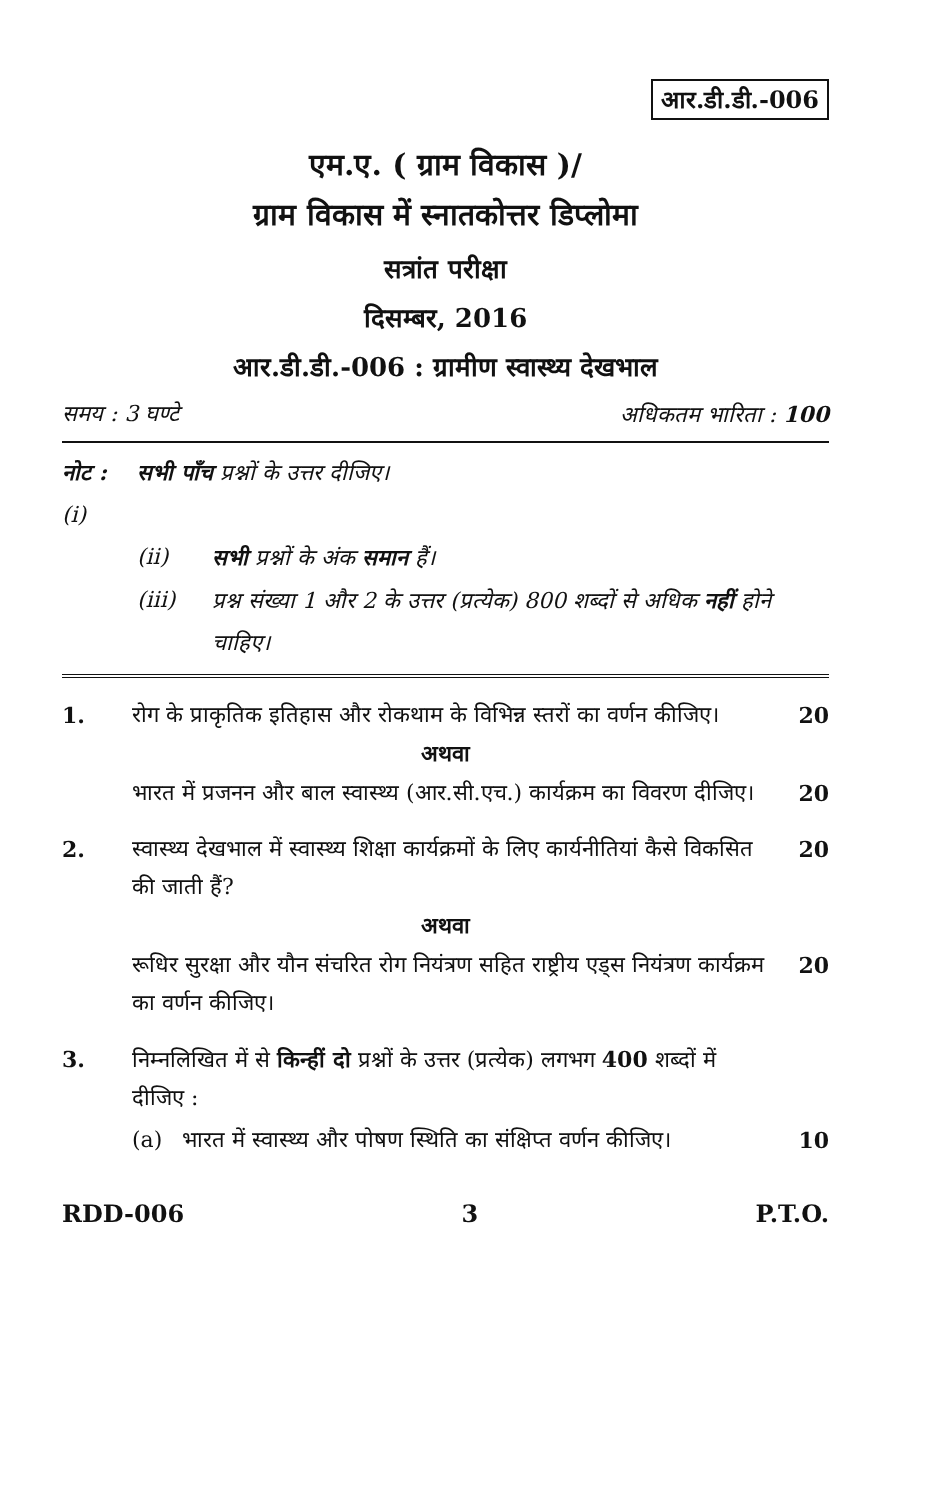आर.डी.डी.-006
एम.ए. ( ग्राम विकास )/
ग्राम विकास में स्नातकोत्तर डिप्लोमा
सत्रांत परीक्षा
दिसम्बर, 2016
आर.डी.डी.-006 : ग्रामीण स्वास्थ्य देखभाल
समय : 3 घण्टे अधिकतम भारिता : 100
नोट : (i) सभी पाँच प्रश्नों के उत्तर दीजिए।
(ii) सभी प्रश्नों के अंक समान हैं।
(iii) प्रश्न संख्या 1 और 2 के उत्तर (प्रत्येक) 800 शब्दों से अधिक नहीं होने चाहिए।
1. रोग के प्राकृतिक इतिहास और रोकथाम के विभिन्न स्तरों का वर्णन कीजिए। 20
अथवा
भारत में प्रजनन और बाल स्वास्थ्य (आर.सी.एच.) कार्यक्रम का विवरण दीजिए। 20
2. स्वास्थ्य देखभाल में स्वास्थ्य शिक्षा कार्यक्रमों के लिए कार्यनीतियां कैसे विकसित की जाती हैं? 20
अथवा
रूधिर सुरक्षा और यौन संचरित रोग नियंत्रण सहित राष्ट्रीय एड्स नियंत्रण कार्यक्रम का वर्णन कीजिए। 20
3. निम्नलिखित में से किन्हीं दो प्रश्नों के उत्तर (प्रत्येक) लगभग 400 शब्दों में दीजिए :
(a) भारत में स्वास्थ्य और पोषण स्थिति का संक्षिप्त वर्णन कीजिए। 10
RDD-006 3 P.T.O.